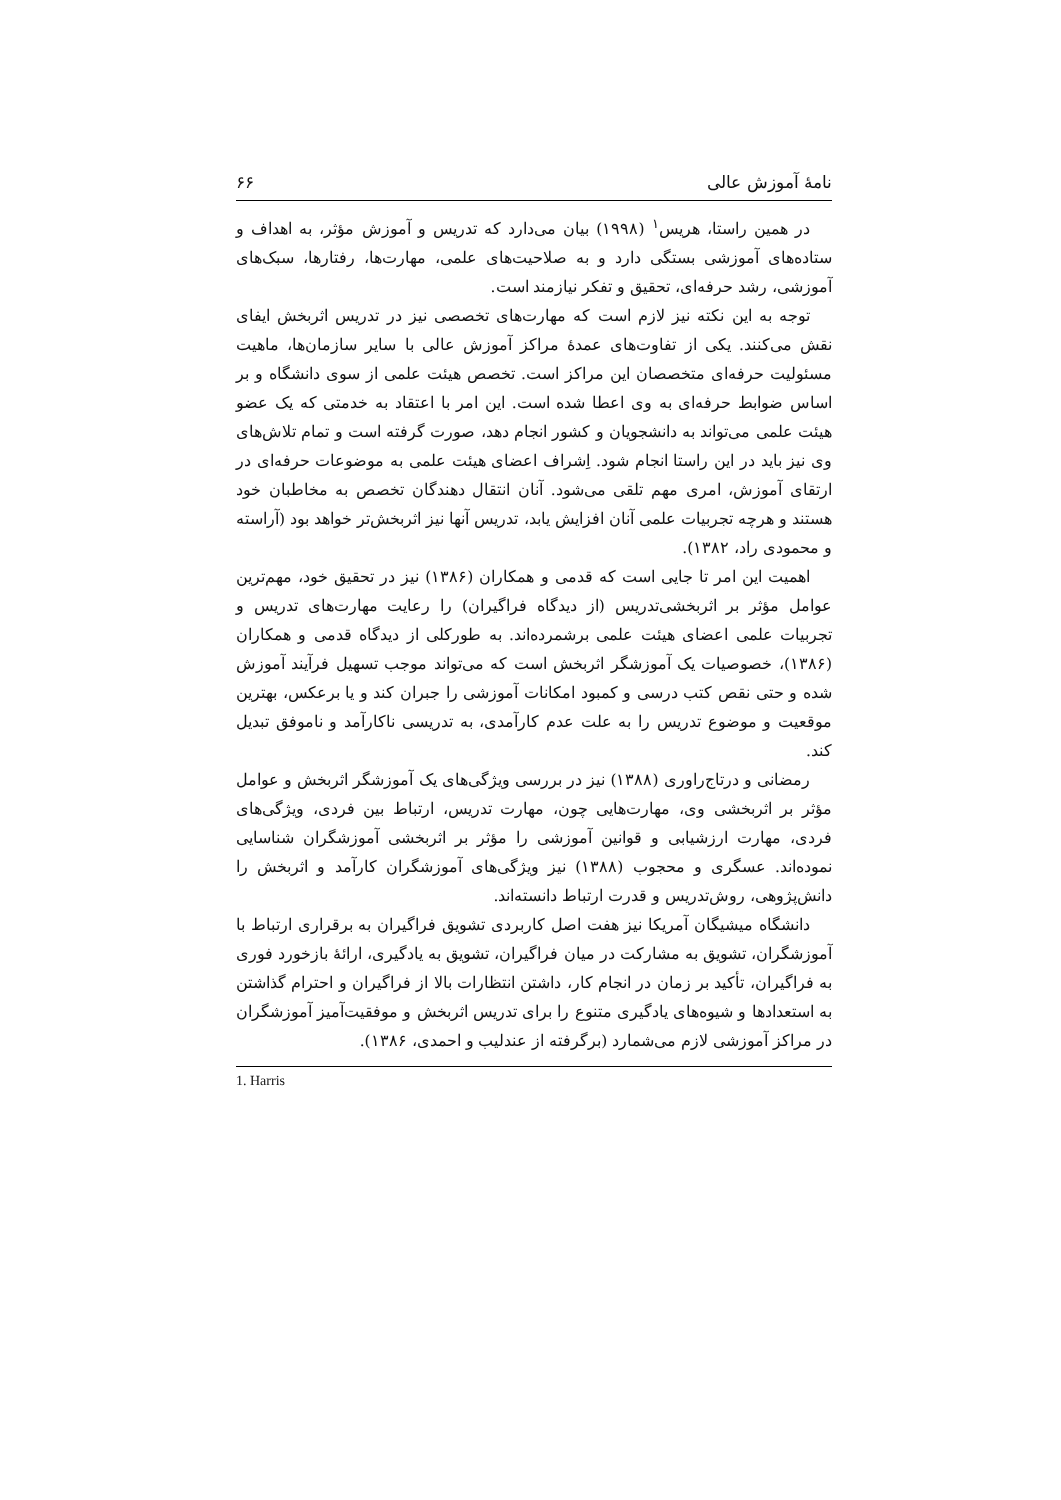نامهٔ آموزش عالی ۶۶
در همین راستا، هریس<sup>۱</sup> (۱۹۹۸) بیان می‌دارد که تدریس و آموزش مؤثر، به اهداف و ستاده‌های آموزشی بستگی دارد و به صلاحیت‌های علمی، مهارت‌ها، رفتارها، سبک‌های آموزشی، رشد حرفه‌ای، تحقیق و تفکر نیازمند است.
توجه به این نکته نیز لازم است که مهارت‌های تخصصی نیز در تدریس اثربخش ایفای نقش می‌کنند. یکی از تفاوت‌های عمدهٔ مراکز آموزش عالی با سایر سازمان‌ها، ماهیت مسئولیت حرفه‌ای متخصصان این مراکز است. تخصص هیئت علمی از سوی دانشگاه و بر اساس ضوابط حرفه‌ای به وی اعطا شده است. این امر با اعتقاد به خدمتی که یک عضو هیئت علمی می‌تواند به دانشجویان و کشور انجام دهد، صورت گرفته است و تمام تلاش‌های وی نیز باید در این راستا انجام شود. اِشراف اعضای هیئت علمی به موضوعات حرفه‌ای در ارتقای آموزش، امری مهم تلقی می‌شود. آنان انتقال دهندگان تخصص به مخاطبان خود هستند و هرچه تجربیات علمی آنان افزایش یابد، تدریس آنها نیز اثربخش‌تر خواهد بود (آراسته و محمودی راد، ۱۳۸۲).
اهمیت این امر تا جایی است که قدمی و همکاران (۱۳۸۶) نیز در تحقیق خود، مهم‌ترین عوامل مؤثر بر اثربخشی‌تدریس (از دیدگاه فراگیران) را رعایت مهارت‌های تدریس و تجربیات علمی اعضای هیئت علمی برشمرده‌اند. به طورکلی از دیدگاه قدمی و همکاران (۱۳۸۶)، خصوصیات یک آموزشگر اثربخش است که می‌تواند موجب تسهیل فرآیند آموزش شده و حتی نقص کتب درسی و کمبود امکانات آموزشی را جبران کند و یا برعکس، بهترین موقعیت و موضوع تدریس را به علت عدم کارآمدی، به تدریسی ناکارآمد و ناموفق تبدیل کند.
رمضانی و درتاج‌راوری (۱۳۸۸) نیز در بررسی ویژگی‌های یک آموزشگر اثربخش و عوامل مؤثر بر اثربخشی وی، مهارت‌هایی چون، مهارت تدریس، ارتباط بین فردی، ویژگی‌های فردی، مهارت ارزشیابی و قوانین آموزشی را مؤثر بر اثربخشی آموزشگران شناسایی نموده‌اند. عسگری و محجوب (۱۳۸۸) نیز ویژگی‌های آموزشگران کارآمد و اثربخش را دانش‌پژوهی، روش‌تدریس و قدرت ارتباط دانسته‌اند.
دانشگاه میشیگان آمریکا نیز هفت اصل کاربردی تشویق فراگیران به برقراری ارتباط با آموزشگران، تشویق به مشارکت در میان فراگیران، تشویق به یادگیری، ارائهٔ بازخورد فوری به فراگیران، تأکید بر زمان در انجام کار، داشتن انتظارات بالا از فراگیران و احترام گذاشتن به استعدادها و شیوه‌های یادگیری متنوع را برای تدریس اثربخش و موفقیت‌آمیز آموزشگران در مراکز آموزشی لازم می‌شمارد (برگرفته از عندلیب و احمدی، ۱۳۸۶).
1. Harris